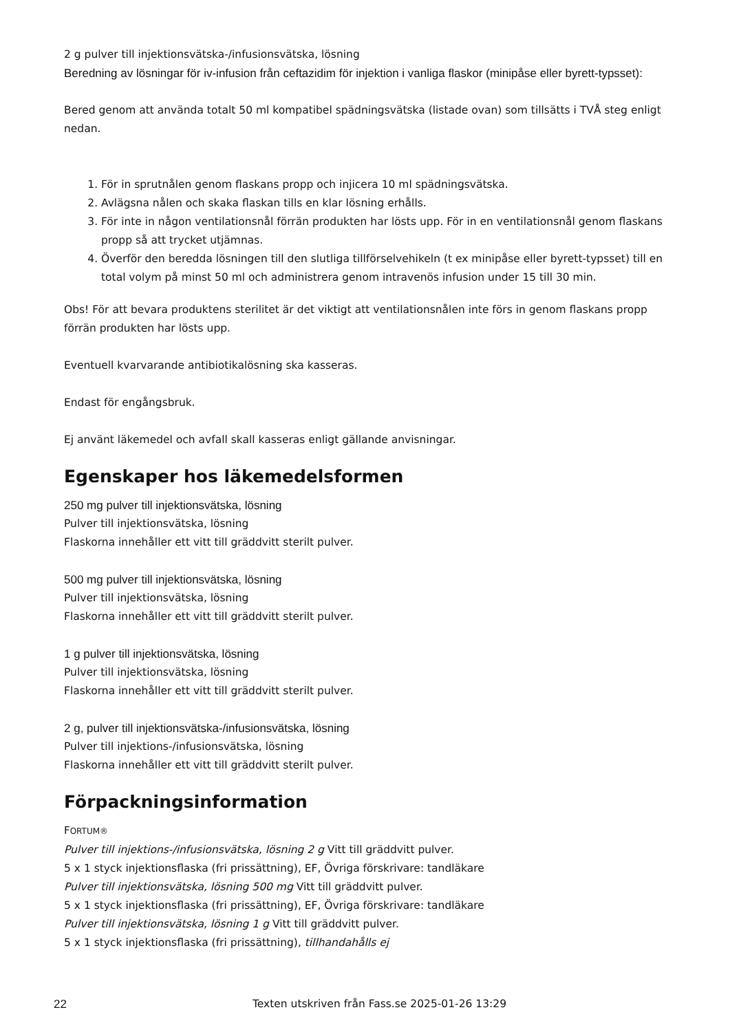2 g pulver till injektionsvätska-/infusionsvätska, lösning
Beredning av lösningar för iv-infusion från ceftazidim för injektion i vanliga flaskor (minipåse eller byrett-typsset):
Bered genom att använda totalt 50 ml kompatibel spädningsvätska (listade ovan) som tillsätts i TVÅ steg enligt nedan.
1. För in sprutnålen genom flaskans propp och injicera 10 ml spädningsvätska.
2. Avlägsna nålen och skaka flaskan tills en klar lösning erhålls.
3. För inte in någon ventilationsnål förrän produkten har lösts upp. För in en ventilationsnål genom flaskans propp så att trycket utjämnas.
4. Överför den beredda lösningen till den slutliga tillförselvehikeln (t ex minipåse eller byrett-typsset) till en total volym på minst 50 ml och administrera genom intravenös infusion under 15 till 30 min.
Obs! För att bevara produktens sterilitet är det viktigt att ventilationsnålen inte förs in genom flaskans propp förrän produkten har lösts upp.
Eventuell kvarvarande antibiotikalösning ska kasseras.
Endast för engångsbruk.
Ej använt läkemedel och avfall skall kasseras enligt gällande anvisningar.
Egenskaper hos läkemedelsformen
250 mg pulver till injektionsvätska, lösning
Pulver till injektionsvätska, lösning
Flaskorna innehåller ett vitt till gräddvitt sterilt pulver.
500 mg pulver till injektionsvätska, lösning
Pulver till injektionsvätska, lösning
Flaskorna innehåller ett vitt till gräddvitt sterilt pulver.
1 g pulver till injektionsvätska, lösning
Pulver till injektionsvätska, lösning
Flaskorna innehåller ett vitt till gräddvitt sterilt pulver.
2 g, pulver till injektionsvätska-/infusionsvätska, lösning
Pulver till injektions-/infusionsvätska, lösning
Flaskorna innehåller ett vitt till gräddvitt sterilt pulver.
Förpackningsinformation
FORTUM®
Pulver till injektions-/infusionsvätska, lösning 2 g Vitt till gräddvitt pulver.
5 x 1 styck injektionsflaska (fri prissättning), EF, Övriga förskrivare: tandläkare
Pulver till injektionsvätska, lösning 500 mg Vitt till gräddvitt pulver.
5 x 1 styck injektionsflaska (fri prissättning), EF, Övriga förskrivare: tandläkare
Pulver till injektionsvätska, lösning 1 g Vitt till gräddvitt pulver.
5 x 1 styck injektionsflaska (fri prissättning), tillhandahålls ej
22 Texten utskriven från Fass.se 2025-01-26 13:29